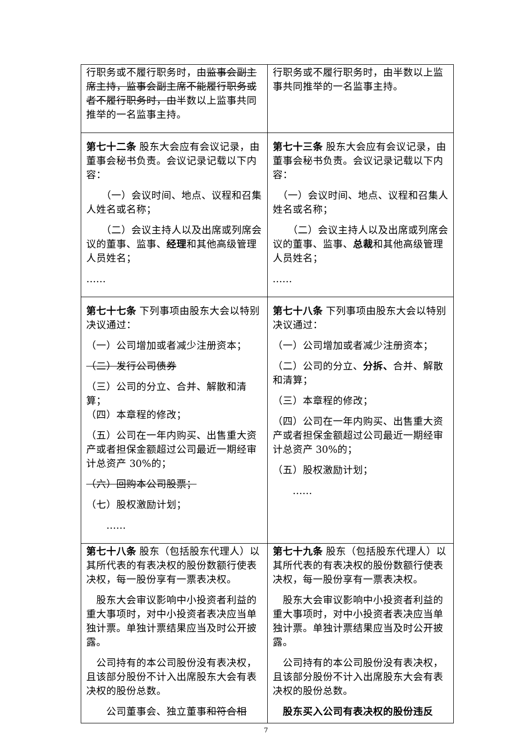| 行职务或不履行职务时，由 监事会副主席主持，监事会副主席不能履行职务或者不履行职务时，由 半数以上监事共同推举的一名监事主持。 | 行职务或不履行职务时，由半数以上监事共同推举的一名监事主持。 |
| 第七十二条 股东大会应有会议记录，由董事会秘书负责。会议记录记载以下内容： （一）会议时间、地点、议程和召集人姓名或名称； （二）会议主持人以及出席或列席会议的董事、监事、 经理 和其他高级管理人员姓名； …… | 第七十三条 股东大会应有会议记录，由董事会秘书负责。会议记录记载以下内容： （一）会议时间、地点、议程和召集人姓名或名称； （二）会议主持人以及出席或列席会议的董事、监事、 总裁 和其他高级管理人员姓名； …… |
| 第七十七条 下列事项由股东大会以特别决议通过： （一）公司增加或者减少注册资本； （二）发行公司债券 （三）公司的分立、合并、解散和清算； （四）本章程的修改； （五）公司在一年内购买、出售重大资产或者担保金额超过公司最近一期经审计总资产 30%的； （六）回购本公司股票； （七）股权激励计划； …… | 第七十八条 下列事项由股东大会以特别决议通过： （一）公司增加或者减少注册资本； （二）公司的分立、 分拆、 合并、解散和清算； （三）本章程的修改； （四）公司在一年内购买、出售重大资产或者担保金额超过公司最近一期经审计总资产 30%的； （五）股权激励计划； …… |
| 第七十八条 股东（包括股东代理人）以其所代表的有表决权的股份数额行使表决权，每一股份享有一票表决权。 股东大会审议影响中小投资者利益的重大事项时，对中小投资者表决应当单独计票。单独计票结果应当及时公开披露。 公司持有的本公司股份没有表决权，且该部分股份不计入出席股东大会有表决权的股份总数。 公司董事会、独立董事 和符合相 | 第七十九条 股东（包括股东代理人）以其所代表的有表决权的股份数额行使表决权，每一股份享有一票表决权。 股东大会审议影响中小投资者利益的重大事项时，对中小投资者表决应当单独计票。单独计票结果应当及时公开披露。 公司持有的本公司股份没有表决权，且该部分股份不计入出席股东大会有表决权的股份总数。 股东买入公司有表决权的股份违反 |
7